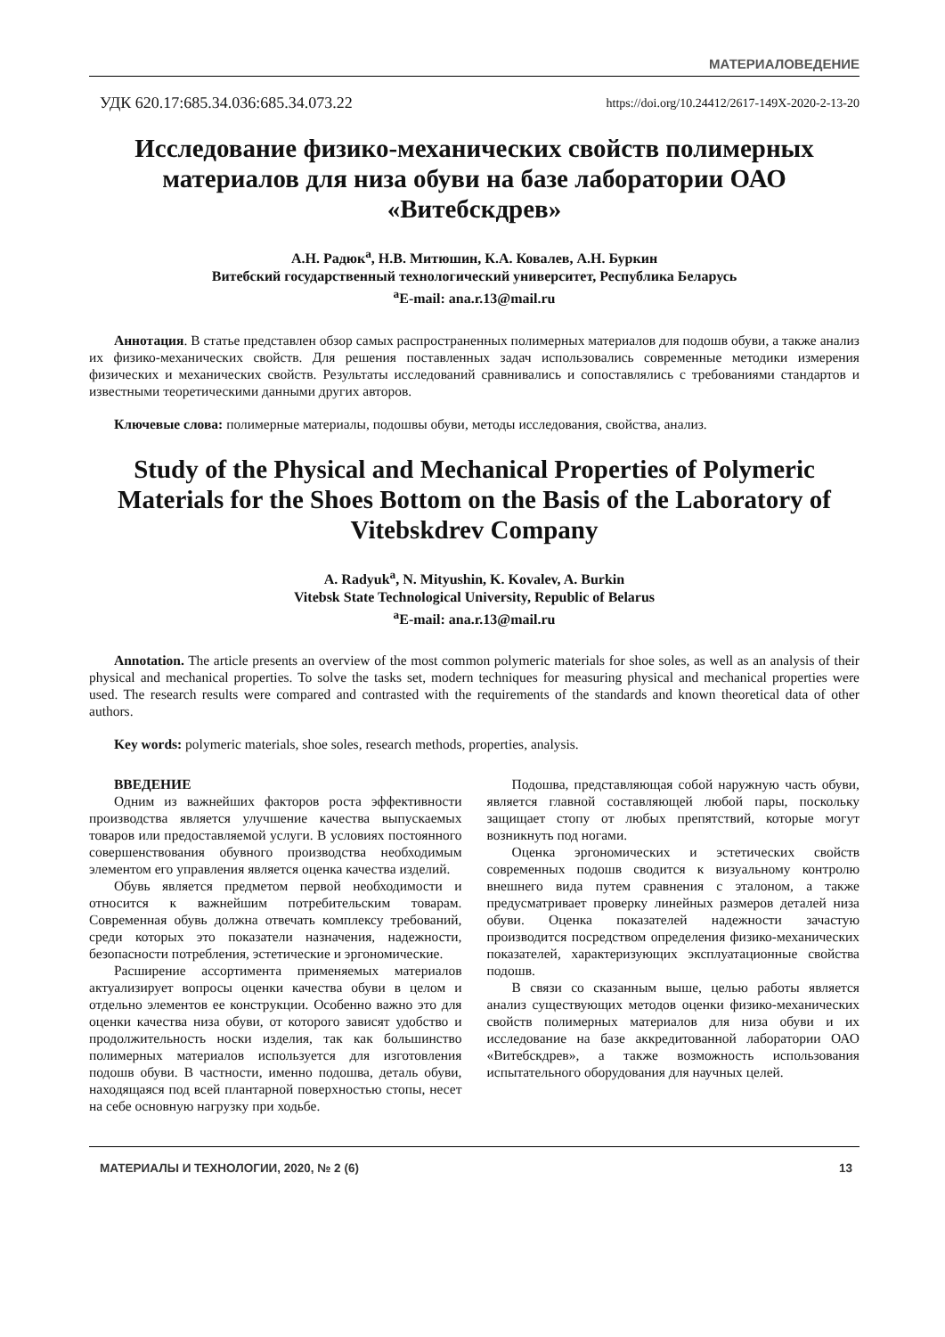МАТЕРИАЛОВЕДЕНИЕ
УДК 620.17:685.34.036:685.34.073.22 https://doi.org/10.24412/2617-149X-2020-2-13-20
Исследование физико-механических свойств полимерных материалов для низа обуви на базе лаборатории ОАО «Витебскдрев»
А.Н. Радюк<sup>a</sup>, Н.В. Митюшин, К.А. Ковалев, А.Н. Буркин
Витебский государственный технологический университет, Республика Беларусь
<sup>a</sup> E-mail: ana.r.13@mail.ru
Аннотация. В статье представлен обзор самых распространенных полимерных материалов для подошв обуви, а также анализ их физико-механических свойств. Для решения поставленных задач использовались современные методики измерения физических и механических свойств. Результаты исследований сравнивались и сопоставлялись с требованиями стандартов и известными теоретическими данными других авторов.
Ключевые слова: полимерные материалы, подошвы обуви, методы исследования, свойства, анализ.
Study of the Physical and Mechanical Properties of Polymeric Materials for the Shoes Bottom on the Basis of the Laboratory of Vitebskdrev Company
A. Radyuk<sup>a</sup>, N. Mityushin, K. Kovalev, A. Burkin
Vitebsk State Technological University, Republic of Belarus
<sup>a</sup> E-mail: ana.r.13@mail.ru
Annotation. The article presents an overview of the most common polymeric materials for shoe soles, as well as an analysis of their physical and mechanical properties. To solve the tasks set, modern techniques for measuring physical and mechanical properties were used. The research results were compared and contrasted with the requirements of the standards and known theoretical data of other authors.
Key words: polymeric materials, shoe soles, research methods, properties, analysis.
ВВЕДЕНИЕ
Одним из важнейших факторов роста эффективности производства является улучшение качества выпускаемых товаров или предоставляемой услуги. В условиях постоянного совершенствования обувного производства необходимым элементом его управления является оценка качества изделий.
Обувь является предметом первой необходимости и относится к важнейшим потребительским товарам. Современная обувь должна отвечать комплексу требований, среди которых это показатели назначения, надежности, безопасности потребления, эстетические и эргономические.
Расширение ассортимента применяемых материалов актуализирует вопросы оценки качества обуви в целом и отдельно элементов ее конструкции. Особенно важно это для оценки качества низа обуви, от которого зависят удобство и продолжительность носки изделия, так как большинство полимерных материалов используется для изготовления подошв обуви. В частности, именно подошва, деталь обуви, находящаяся под всей плантарной поверхностью стопы, несет на себе основную нагрузку при ходьбе.
Подошва, представляющая собой наружную часть обуви, является главной составляющей любой пары, поскольку защищает стопу от любых препятствий, которые могут возникнуть под ногами.
Оценка эргономических и эстетических свойств современных подошв сводится к визуальному контролю внешнего вида путем сравнения с эталоном, а также предусматривает проверку линейных размеров деталей низа обуви. Оценка показателей надежности зачастую производится посредством определения физико-механических показателей, характеризующих эксплуатационные свойства подошв.
В связи со сказанным выше, целью работы является анализ существующих методов оценки физико-механических свойств полимерных материалов для низа обуви и их исследование на базе аккредитованной лаборатории ОАО «Витебскдрев», а также возможность использования испытательного оборудования для научных целей.
МАТЕРИАЛЫ И ТЕХНОЛОГИИ, 2020, № 2 (6) 13